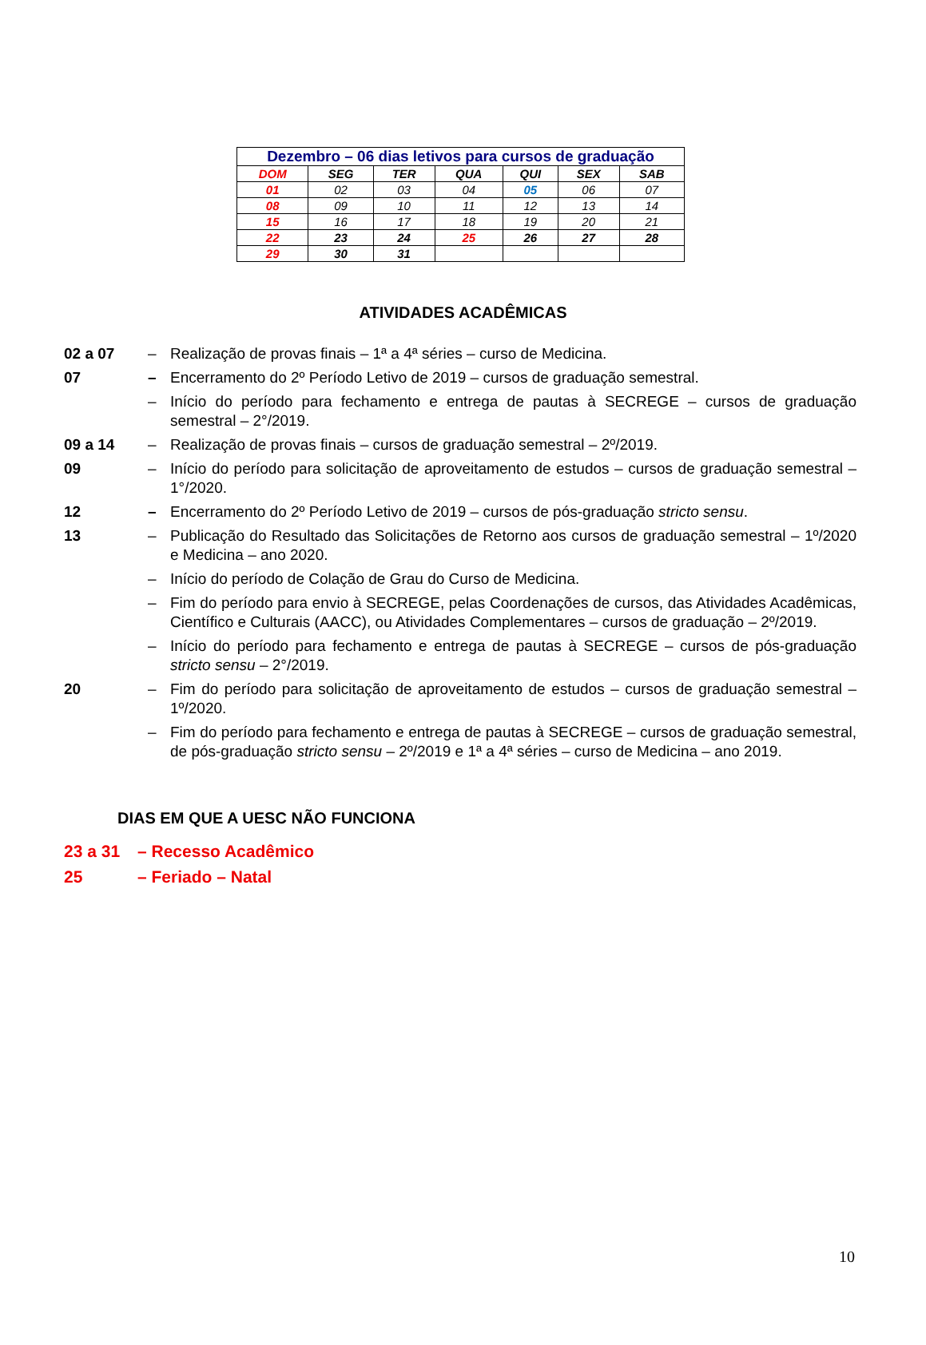| Dezembro – 06 dias letivos para cursos de graduação | | | | | | |
| --- | --- | --- | --- | --- | --- | --- |
| DOM | SEG | TER | QUA | QUI | SEX | SAB |
| 01 | 02 | 03 | 04 | 05 | 06 | 07 |
| 08 | 09 | 10 | 11 | 12 | 13 | 14 |
| 15 | 16 | 17 | 18 | 19 | 20 | 21 |
| 22 | 23 | 24 | 25 | 26 | 27 | 28 |
| 29 | 30 | 31 | | | | |
ATIVIDADES ACADÊMICAS
02 a 07 – Realização de provas finais – 1ª a 4ª séries – curso de Medicina.
07 – Encerramento do 2º Período Letivo de 2019 – cursos de graduação semestral.
– Início do período para fechamento e entrega de pautas à SECREGE – cursos de graduação semestral – 2°/2019.
09 a 14 – Realização de provas finais – cursos de graduação semestral – 2º/2019.
09 – Início do período para solicitação de aproveitamento de estudos – cursos de graduação semestral – 1°/2020.
12 – Encerramento do 2º Período Letivo de 2019 – cursos de pós-graduação stricto sensu.
13 – Publicação do Resultado das Solicitações de Retorno aos cursos de graduação semestral – 1º/2020 e Medicina – ano 2020.
– Início do período de Colação de Grau do Curso de Medicina.
– Fim do período para envio à SECREGE, pelas Coordenações de cursos, das Atividades Acadêmicas, Científico e Culturais (AACC), ou Atividades Complementares – cursos de graduação – 2º/2019.
– Início do período para fechamento e entrega de pautas à SECREGE – cursos de pós-graduação stricto sensu – 2°/2019.
20 – Fim do período para solicitação de aproveitamento de estudos – cursos de graduação semestral – 1º/2020.
– Fim do período para fechamento e entrega de pautas à SECREGE – cursos de graduação semestral, de pós-graduação stricto sensu – 2º/2019 e 1ª a 4ª séries – curso de Medicina – ano 2019.
DIAS EM QUE A UESC NÃO FUNCIONA
23 a 31 – Recesso Acadêmico
25 – Feriado – Natal
10